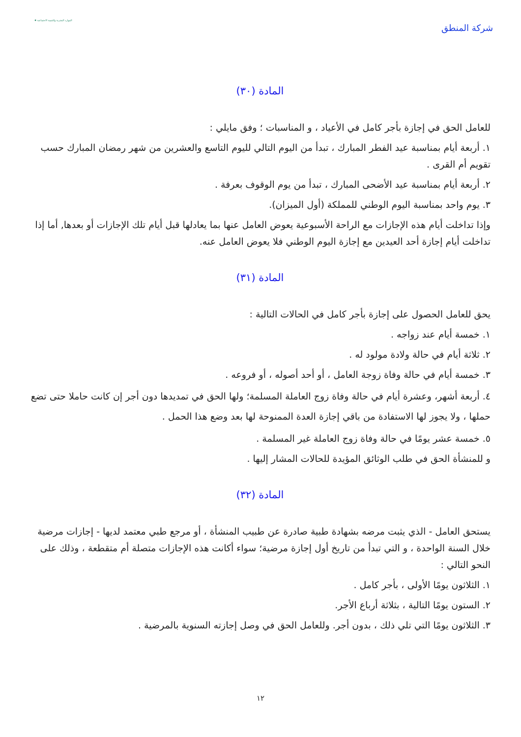شركة المنطق
الموارد البشرية والتنمية الاجتماعية ✸
المادة (٣٠)
للعامل الحق في إجازة بأجر كامل في الأعياد ، و المناسبات ؛ وفق مايلي :
١. أربعة أيام بمناسبة عيد الفطر المبارك ، تبدأ من اليوم التالي لليوم التاسع والعشرين من شهر رمضان المبارك حسب تقويم أم القرى .
٢. أربعة أيام بمناسبة عيد الأضحى المبارك ، تبدأ من يوم الوقوف بعرفة .
٣. يوم واحد بمناسبة اليوم الوطني للمملكة (أول الميزان).
وإذا تداخلت أيام هذه الإجازات مع الراحة الأسبوعية يعوض العامل عنها بما يعادلها قبل أيام تلك الإجازات أو بعدها, أما إذا تداخلت أيام إجازة أحد العيدين مع إجازة اليوم الوطني فلا يعوض العامل عنه.
المادة (٣١)
يحق للعامل الحصول على إجازة بأجر كامل في الحالات التالية :
١. خمسة أيام عند زواجه .
٢. ثلاثة أيام في حالة ولادة مولود له .
٣. خمسة أيام في حالة وفاة زوجة العامل ، أو أحد أصوله ، أو فروعه .
٤. أربعة أشهر، وعشرة أيام في حالة وفاة زوج العاملة المسلمة؛ ولها الحق في تمديدها دون أجر إن كانت حاملا حتى تضع حملها ، ولا يجوز لها الاستفادة من باقي إجازة العدة الممنوحة لها بعد وضع هذا الحمل .
٥. خمسة عشر يومًا في حالة وفاة زوج العاملة غير المسلمة .
و للمنشأة الحق في طلب الوثائق المؤيدة للحالات المشار إليها .
المادة (٣٢)
يستحق العامل - الذي يثبت مرضه بشهادة طبية صادرة عن طبيب المنشأة ، أو مرجع طبي معتمد لديها - إجازات مرضية خلال السنة الواحدة ، و التي تبدأ من تاريخ أول إجازة مرضية؛ سواء أكانت هذه الإجازات متصلة أم متقطعة ، وذلك على النحو التالي :
١. الثلاثون يومًا الأولى ، بأجر كامل .
٢. الستون يومًا التالية ، بثلاثة أرباع الأجر.
٣. الثلاثون يومًا التي تلي ذلك ، بدون أجر. وللعامل الحق في وصل إجازته السنوية بالمرضية .
١٢